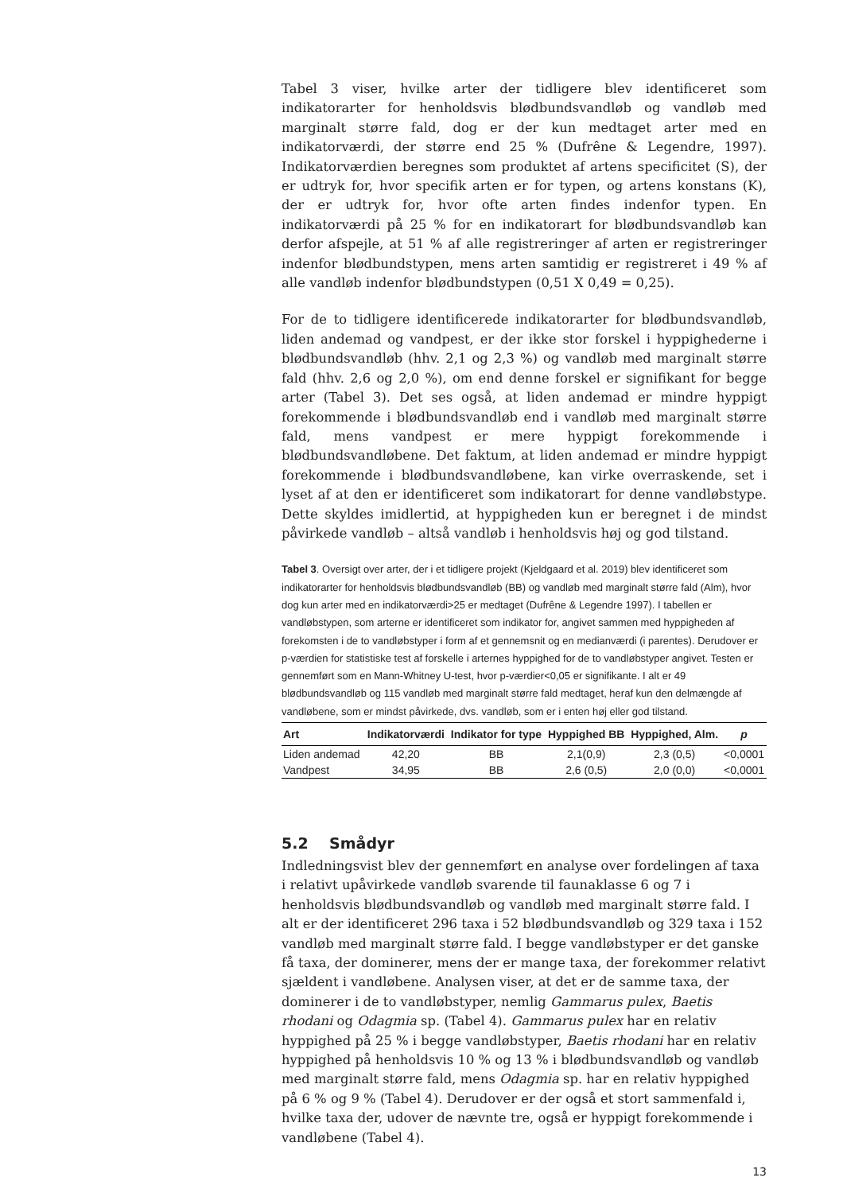Tabel 3 viser, hvilke arter der tidligere blev identificeret som indikatorarter for henholdsvis blødbundsvandløb og vandløb med marginalt større fald, dog er der kun medtaget arter med en indikatorværdi, der større end 25 % (Dufrêne & Legendre, 1997). Indikatorværdien beregnes som produktet af artens specificitet (S), der er udtryk for, hvor specifik arten er for typen, og artens konstans (K), der er udtryk for, hvor ofte arten findes indenfor typen. En indikatorværdi på 25 % for en indikatorart for blødbundsvandløb kan derfor afspejle, at 51 % af alle registreringer af arten er registreringer indenfor blødbundstypen, mens arten samtidig er registreret i 49 % af alle vandløb indenfor blødbundstypen (0,51 X 0,49 = 0,25).
For de to tidligere identificerede indikatorarter for blødbundsvandløb, liden andemad og vandpest, er der ikke stor forskel i hyppighederne i blødbundsvandløb (hhv. 2,1 og 2,3 %) og vandløb med marginalt større fald (hhv. 2,6 og 2,0 %), om end denne forskel er signifikant for begge arter (Tabel 3). Det ses også, at liden andemad er mindre hyppigt forekommende i blødbundsvandløb end i vandløb med marginalt større fald, mens vandpest er mere hyppigt forekommende i blødbundsvandløbene. Det faktum, at liden andemad er mindre hyppigt forekommende i blødbundsvandløbene, kan virke overraskende, set i lyset af at den er identificeret som indikatorart for denne vandløbstype. Dette skyldes imidlertid, at hyppigheden kun er beregnet i de mindst påvirkede vandløb – altså vandløb i henholdsvis høj og god tilstand.
Tabel 3. Oversigt over arter, der i et tidligere projekt (Kjeldgaard et al. 2019) blev identificeret som indikatorarter for henholdsvis blødbundsvandløb (BB) og vandløb med marginalt større fald (Alm), hvor dog kun arter med en indikatorværdi>25 er medtaget (Dufrêne & Legendre 1997). I tabellen er vandløbstypen, som arterne er identificeret som indikator for, angivet sammen med hyppigheden af forekomsten i de to vandløbstyper i form af et gennemsnit og en medianværdi (i parentes). Derudover er p-værdien for statistiske test af forskelle i arternes hyppighed for de to vandløbstyper angivet. Testen er gennemført som en Mann-Whitney U-test, hvor p-værdier<0,05 er signifikante. I alt er 49 blødbundsvandløb og 115 vandløb med marginalt større fald medtaget, heraf kun den delmængde af vandløbene, som er mindst påvirkede, dvs. vandløb, som er i enten høj eller god tilstand.
| Art | Indikatorværdi | Indikator for type | Hyppighed BB | Hyppighed, Alm. | p |
| --- | --- | --- | --- | --- | --- |
| Liden andemad | 42,20 | BB | 2,1(0,9) | 2,3 (0,5) | <0,0001 |
| Vandpest | 34,95 | BB | 2,6 (0,5) | 2,0 (0,0) | <0,0001 |
5.2 Smådyr
Indledningsvist blev der gennemført en analyse over fordelingen af taxa i relativt upåvirkede vandløb svarende til faunaklasse 6 og 7 i henholdsvis blødbundsvandløb og vandløb med marginalt større fald. I alt er der identificeret 296 taxa i 52 blødbundsvandløb og 329 taxa i 152 vandløb med marginalt større fald. I begge vandløbstyper er det ganske få taxa, der dominerer, mens der er mange taxa, der forekommer relativt sjældent i vandløbene. Analysen viser, at det er de samme taxa, der dominerer i de to vandløbstyper, nemlig Gammarus pulex, Baetis rhodani og Odagmia sp. (Tabel 4). Gammarus pulex har en relativ hyppighed på 25 % i begge vandløbstyper, Baetis rhodani har en relativ hyppighed på henholdsvis 10 % og 13 % i blødbundsvandløb og vandløb med marginalt større fald, mens Odagmia sp. har en relativ hyppighed på 6 % og 9 % (Tabel 4). Derudover er der også et stort sammenfald i, hvilke taxa der, udover de nævnte tre, også er hyppigt forekommende i vandløbene (Tabel 4).
13